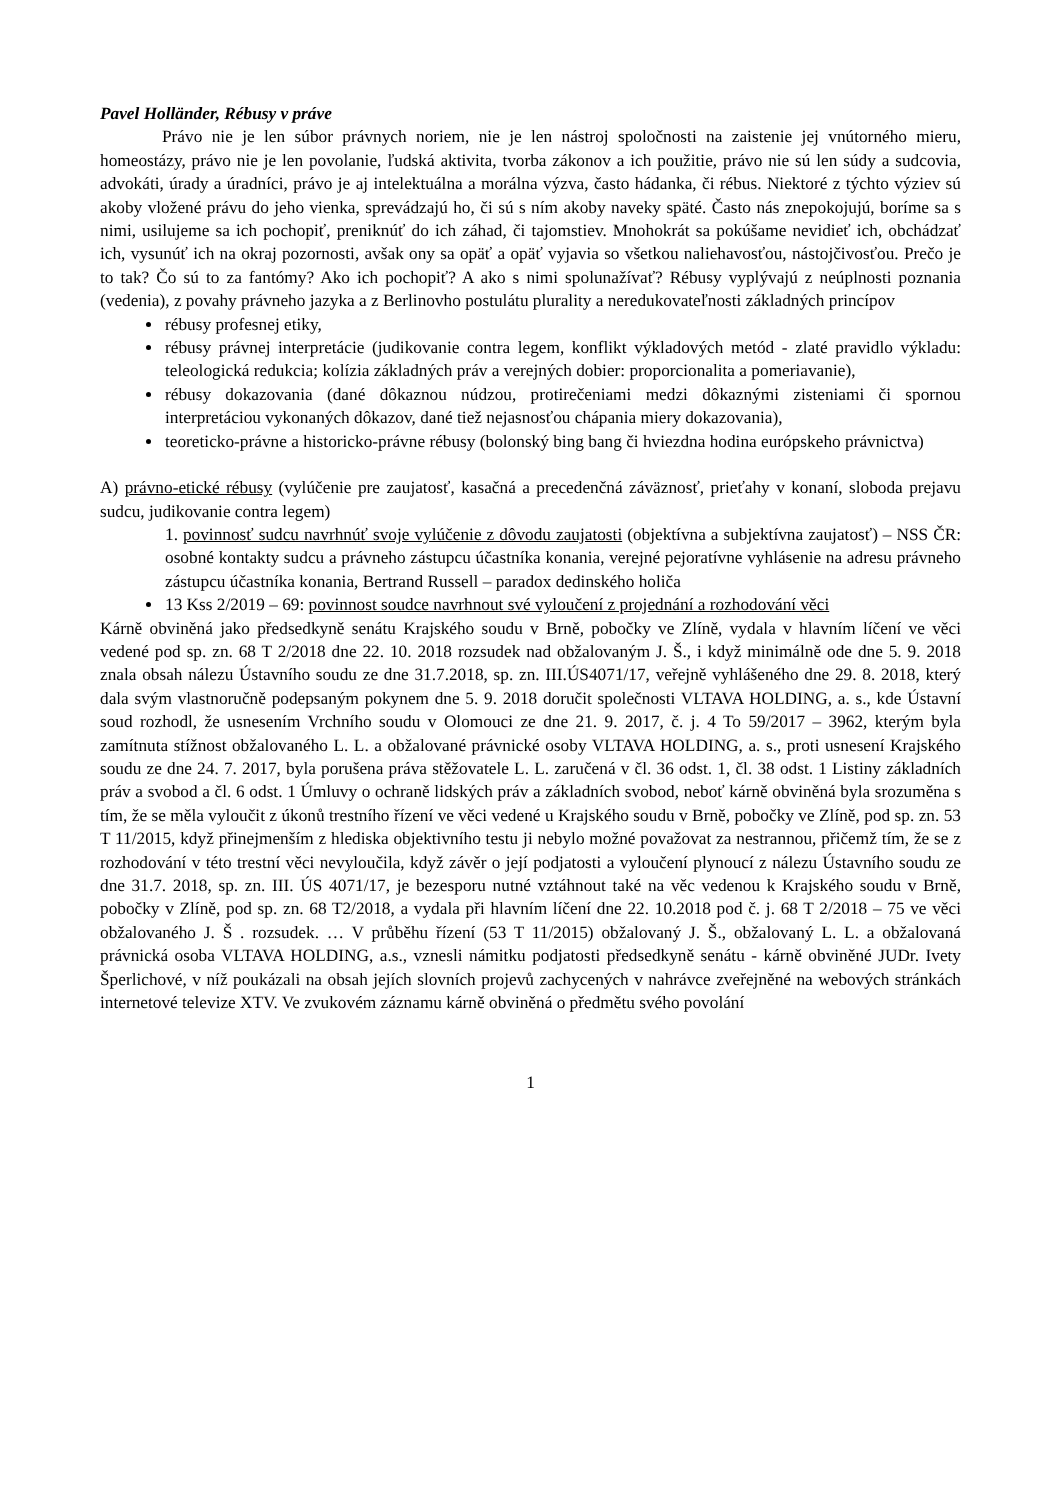Pavel Holländer, Rébusy v práve
Právo nie je len súbor právnych noriem, nie je len nástroj spoločnosti na zaistenie jej vnútorného mieru, homeostázy, právo nie je len povolanie, ľudská aktivita, tvorba zákonov a ich použitie, právo nie sú len súdy a sudcovia, advokáti, úrady a úradníci, právo je aj intelektuálna a morálna výzva, často hádanka, či rébus. Niektoré z týchto výziev sú akoby vložené právu do jeho vienka, sprevádzajú ho, či sú s ním akoby naveky späté. Často nás znepokojujú, boríme sa s nimi, usilujeme sa ich pochopiť, preniknúť do ich záhad, či tajomstiev. Mnohokrát sa pokúšame nevidieť ich, obchádzať ich, vysunúť ich na okraj pozornosti, avšak ony sa opäť a opäť vyjavia so všetkou naliehavosťou, nástojčivosťou. Prečo je to tak? Čo sú to za fantómy? Ako ich pochopiť? A ako s nimi spolunažívať? Rébusy vyplývajú z neúplnosti poznania (vedenia), z povahy právneho jazyka a z Berlinovho postulátu plurality a neredukovateľnosti základných princípov
rébusy profesnej etiky,
rébusy právnej interpretácie (judikovanie contra legem, konflikt výkladových metód - zlaté pravidlo výkladu: teleologická redukcia; kolízia základných práv a verejných dobier: proporcionalita a pomeriavanie),
rébusy dokazovania (dané dôkaznou núdzou, protirečeniami medzi dôkaznými zisteniami či spornou interpretáciou vykonaných dôkazov, dané tiež nejasnosťou chápania miery dokazovania),
teoreticko-právne a historicko-právne rébusy (bolonský bing bang či hviezdna hodina európskeho právnictva)
A) právno-etické rébusy (vylúčenie pre zaujatosť, kasačná a precedenčná záväznosť, prieťahy v konaní, sloboda prejavu sudcu, judikovanie contra legem)
1. povinnosť sudcu navrhnúť svoje vylúčenie z dôvodu zaujatosti (objektívna a subjektívna zaujatosť) – NSS ČR: osobné kontakty sudcu a právneho zástupcu účastníka konania, verejné pejoratívne vyhlásenie na adresu právneho zástupcu účastníka konania, Bertrand Russell – paradox dedinského holiča
13 Kss 2/2019 – 69: povinnost soudce navrhnout své vyloučení z projednání a rozhodování věci
Kárně obviněná jako předsedkyně senátu Krajského soudu v Brně, pobočky ve Zlíně, vydala v hlavním líčení ve věci vedené pod sp. zn. 68 T 2/2018 dne 22. 10. 2018 rozsudek nad obžalovaným J. Š., i když minimálně ode dne 5. 9. 2018 znala obsah nálezu Ústavního soudu ze dne 31.7.2018, sp. zn. III.ÚS4071/17, veřejně vyhlášeného dne 29. 8. 2018, který dala svým vlastnoručně podepsaným pokynem dne 5. 9. 2018 doručit společnosti VLTAVA HOLDING, a. s., kde Ústavní soud rozhodl, že usnesením Vrchního soudu v Olomouci ze dne 21. 9. 2017, č. j. 4 To 59/2017 – 3962, kterým byla zamítnuta stížnost obžalovaného L. L. a obžalované právnické osoby VLTAVA HOLDING, a. s., proti usnesení Krajského soudu ze dne 24. 7. 2017, byla porušena práva stěžovatele L. L. zaručená v čl. 36 odst. 1, čl. 38 odst. 1 Listiny základních práv a svobod a čl. 6 odst. 1 Úmluvy o ochraně lidských práv a základních svobod, neboť kárně obviněná byla srozuměna s tím, že se měla vyloučit z úkonů trestního řízení ve věci vedené u Krajského soudu v Brně, pobočky ve Zlíně, pod sp. zn. 53 T 11/2015, když přinejmenším z hlediska objektivního testu ji nebylo možné považovat za nestrannou, přičemž tím, že se z rozhodování v této trestní věci nevyloučila, když závěr o její podjatosti a vyloučení plynoucí z nálezu Ústavního soudu ze dne 31.7. 2018, sp. zn. III. ÚS 4071/17, je bezesporu nutné vztáhnout také na věc vedenou k Krajského soudu v Brně, pobočky v Zlíně, pod sp. zn. 68 T2/2018, a vydala při hlavním líčení dne 22. 10.2018 pod č. j. 68 T 2/2018 – 75 ve věci obžalovaného J. Š . rozsudek. … V průběhu řízení (53 T 11/2015) obžalovaný J. Š., obžalovaný L. L. a obžalovaná právnická osoba VLTAVA HOLDING, a.s., vznesli námitku podjatosti předsedkyně senátu - kárně obviněné JUDr. Ivety Šperlichové, v níž poukázali na obsah jejích slovních projevů zachycených v nahrávce zveřejněné na webových stránkách internetové televize XTV. Ve zvukovém záznamu kárně obviněná o předmětu svého povolání
1